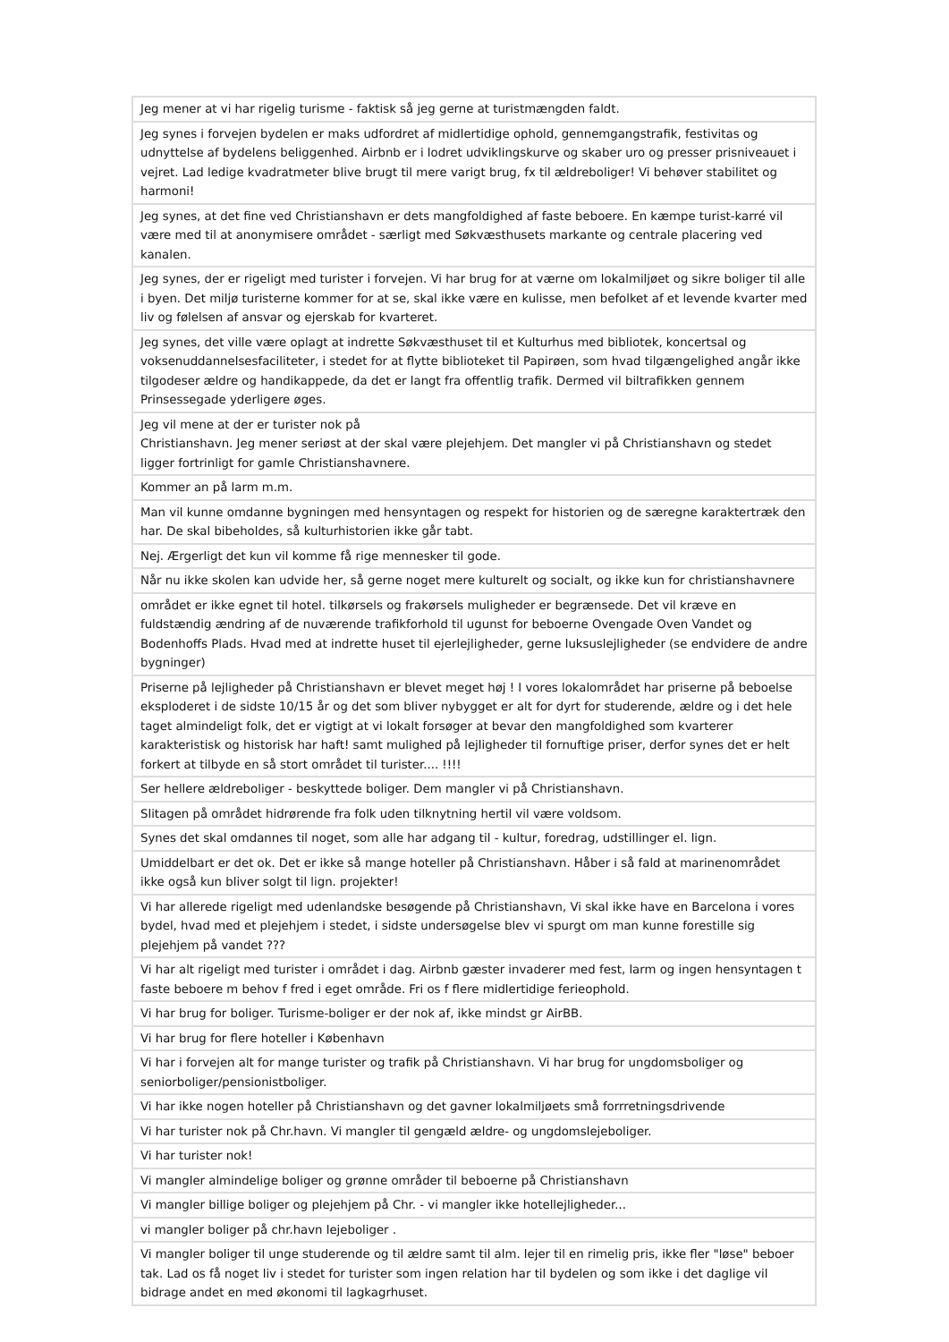| Jeg mener at vi har rigelig turisme - faktisk så jeg gerne at turistmængden faldt. |
| Jeg synes i forvejen bydelen er maks udfordret af midlertidige ophold, gennemgangstrafik, festivitas og udnyttelse af bydelens beliggenhed. Airbnb er i lodret udviklingskurve og skaber uro og presser prisniveauet i vejret. Lad ledige kvadratmeter blive brugt til mere varigt brug, fx til ældreboliger! Vi behøver stabilitet og harmoni! |
| Jeg synes, at det fine ved Christianshavn er dets mangfoldighed af faste beboere. En kæmpe turist-karré vil være med til at anonymisere området - særligt med Søkvæsthusets markante og centrale placering ved kanalen. |
| Jeg synes, der er rigeligt med turister i forvejen. Vi har brug for at værne om lokalmiljøet og sikre boliger til alle i byen. Det miljø turisterne kommer for at se, skal ikke være en kulisse, men befolket af et levende kvarter med liv og følelsen af ansvar og ejerskab for kvarteret. |
| Jeg synes, det ville være oplagt at indrette Søkvæsthuset til et Kulturhus med bibliotek, koncertsal og voksenuddannelsesfaciliteter, i stedet for at flytte biblioteket til Papirøen, som hvad tilgængelighed angår ikke tilgodeser ældre og handikappede, da det er langt fra offentlig trafik. Dermed vil biltrafikken gennem Prinsessegade yderligere øges. |
| Jeg vil mene at der er turister nok på Christianshavn. Jeg mener seriøst at der skal være plejehjem. Det mangler vi på Christianshavn og stedet ligger fortrinligt for gamle Christianshavnere. |
| Kommer an på larm m.m. |
| Man vil kunne omdanne bygningen med hensyntagen og respekt for historien og de særegne karaktertræk den har. De skal bibeholdes, så kulturhistorien ikke går tabt. |
| Nej. Ærgerligt det kun vil komme få rige mennesker til gode. |
| Når nu ikke skolen kan udvide her, så gerne noget mere kulturelt og socialt, og ikke kun for christianshavnere |
| området er ikke egnet til hotel. tilkørsels og frakørsels muligheder er begrænsede. Det vil kræve en fuldstændig ændring af de nuværende trafikforhold til ugunst for beboerne Ovengade Oven Vandet og Bodenhoffs Plads. Hvad med at indrette huset til ejerlejligheder, gerne luksuslejligheder (se endvidere de andre bygninger) |
| Priserne på lejligheder på Christianshavn er blevet meget høj ! I vores lokalområdet har priserne på beboelse eksploderet i de sidste 10/15 år og det som bliver nybygget er alt for dyrt for studerende, ældre og i det hele taget almindeligt folk, det er vigtigt at vi lokalt forsøger at bevar den mangfoldighed som kvarterer karakteristisk og historisk har haft! samt mulighed på lejligheder til fornuftige priser, derfor synes det er helt forkert at tilbyde en så stort området til turister.... !!!! |
| Ser hellere ældreboliger - beskyttede boliger. Dem mangler vi på Christianshavn. |
| Slitagen på området hidrørende fra folk uden tilknytning hertil vil være voldsom. |
| Synes det skal omdannes til noget, som alle har adgang til - kultur, foredrag, udstillinger el. lign. |
| Umiddelbart er det ok. Det er ikke så mange hoteller på Christianshavn. Håber i så fald at marinenområdet ikke også kun bliver solgt til lign. projekter! |
| Vi har allerede rigeligt med udenlandske besøgende på Christianshavn, Vi skal ikke have en Barcelona i vores bydel, hvad med et plejehjem i stedet, i sidste undersøgelse blev vi spurgt om man kunne forestille sig plejehjem på vandet ??? |
| Vi har alt rigeligt med turister i området i dag. Airbnb gæster invaderer med fest, larm og ingen hensyntagen t faste beboere m behov f fred i eget område. Fri os f flere midlertidige ferieophold. |
| Vi har brug for boliger. Turisme-boliger er der nok af, ikke mindst gr AirBB. |
| Vi har brug for flere hoteller i København |
| Vi har i forvejen alt for mange turister og trafik på Christianshavn. Vi har brug for ungdomsboliger og seniorboliger/pensionistboliger. |
| Vi har ikke nogen hoteller på Christianshavn og det gavner lokalmiljøets små forrretningsdrivende |
| Vi har turister nok på Chr.havn. Vi mangler til gengæld ældre- og ungdomslejeboliger. |
| Vi har turister nok! |
| Vi mangler almindelige boliger og grønne områder til beboerne på Christianshavn |
| Vi mangler billige boliger og plejehjem på Chr. - vi mangler ikke hotellejligheder... |
| vi mangler boliger på chr.havn lejeboliger . |
| Vi mangler boliger til unge studerende og til ældre samt til alm. lejer til en rimelig pris, ikke fler "løse" beboer tak. Lad os få noget liv i stedet for turister som ingen relation har til bydelen og som ikke i det daglige vil bidrage andet en med økonomi til lagkagrhuset. |